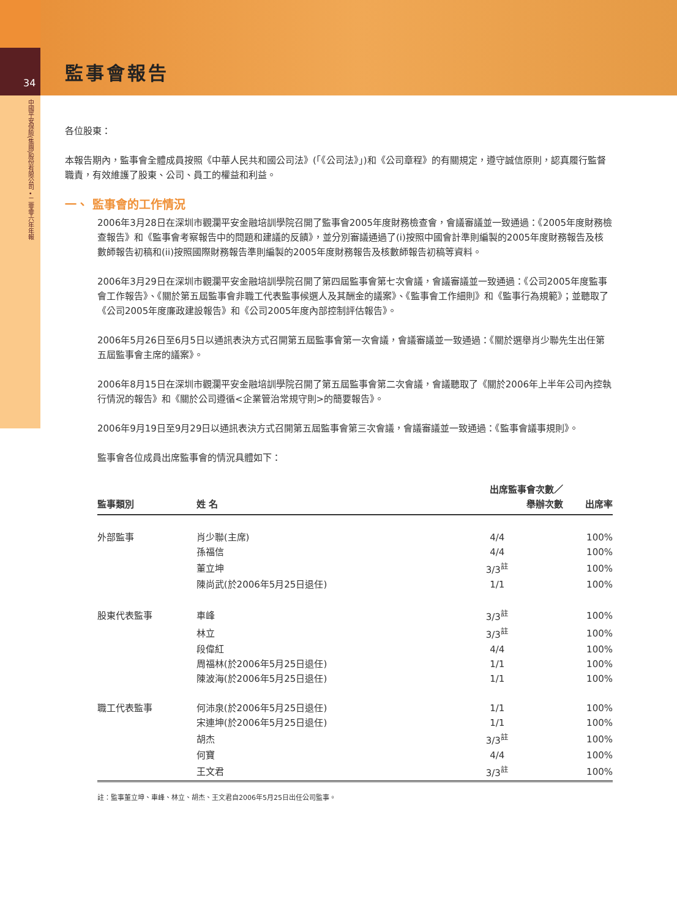34
中國平安保險(集團)股份有限公司 • 二零零六年年報
監事會報告
各位股東：
本報告期內，監事會全體成員按照《中華人民共和國公司法》(「《公司法》」)和《公司章程》的有關規定，遵守誠信原則，認真履行監督職責，有效維護了股東、公司、員工的權益和利益。
一、 監事會的工作情況
2006年3月28日在深圳市觀瀾平安金融培訓學院召開了監事會2005年度財務檢查會，會議審議並一致通過：《2005年度財務檢查報告》和《監事會考察報告中的問題和建議的反饋》，並分別審議通過了(i)按照中國會計準則編製的2005年度財務報告及核數師報告初稿和(ii)按照國際財務報告準則編製的2005年度財務報告及核數師報告初稿等資料。
2006年3月29日在深圳市觀瀾平安金融培訓學院召開了第四屆監事會第七次會議，會議審議並一致通過：《公司2005年度監事會工作報告》、《關於第五屆監事會非職工代表監事候選人及其酬金的議案》、《監事會工作細則》和《監事行為規範》；並聽取了《公司2005年度廉政建設報告》和《公司2005年度內部控制評估報告》。
2006年5月26日至6月5日以通訊表決方式召開第五屆監事會第一次會議，會議審議並一致通過：《關於選舉肖少聯先生出任第五屆監事會主席的議案》。
2006年8月15日在深圳市觀瀾平安金融培訓學院召開了第五屆監事會第二次會議，會議聽取了《關於2006年上半年公司內控執行情況的報告》和《關於公司遵循<企業管治常規守則>的簡要報告》。
2006年9月19日至9月29日以通訊表決方式召開第五屆監事會第三次會議，會議審議並一致通過：《監事會議事規則》。
監事會各位成員出席監事會的情況具體如下：
| 監事類別 | 姓 名 | 出席監事會次數／ 舉辦次數 | 出席率 |
| --- | --- | --- | --- |
| 外部監事 | 肖少聯(主席) | 4/4 | 100% |
| | 孫福信 | 4/4 | 100% |
| | 董立坤 | 3/3<sup>註</sup> | 100% |
| | 陳尚武(於2006年5月25日退任) | 1/1 | 100% |
| 股東代表監事 | 車峰 | 3/3<sup>註</sup> | 100% |
| | 林立 | 3/3<sup>註</sup> | 100% |
| | 段偉紅 | 4/4 | 100% |
| | 周福林(於2006年5月25日退任) | 1/1 | 100% |
| | 陳波海(於2006年5月25日退任) | 1/1 | 100% |
| 職工代表監事 | 何沛泉(於2006年5月25日退任) | 1/1 | 100% |
| | 宋連坤(於2006年5月25日退任) | 1/1 | 100% |
| | 胡杰 | 3/3<sup>註</sup> | 100% |
| | 何寶 | 4/4 | 100% |
| | 王文君 | 3/3<sup>註</sup> | 100% |
註：監事董立坤、車峰、林立、胡杰、王文君自2006年5月25日出任公司監事。